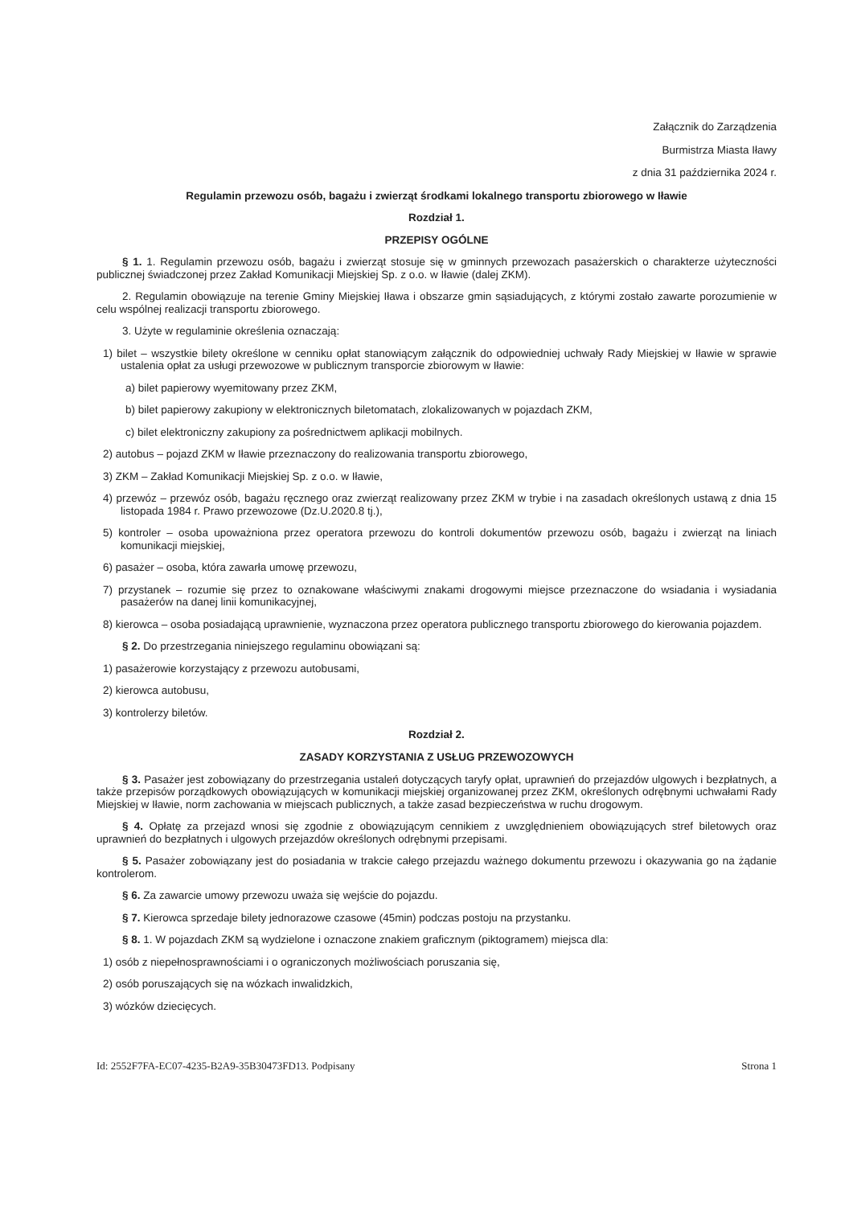Załącznik do Zarządzenia
Burmistrza Miasta Iławy
z dnia 31 października 2024 r.
Regulamin przewozu osób, bagażu i zwierząt środkami lokalnego transportu zbiorowego w Iławie
Rozdział 1.
PRZEPISY OGÓLNE
§ 1. 1. Regulamin przewozu osób, bagażu i zwierząt stosuje się w gminnych przewozach pasażerskich o charakterze użyteczności publicznej świadczonej przez Zakład Komunikacji Miejskiej Sp. z o.o. w Iławie (dalej ZKM).
2. Regulamin obowiązuje na terenie Gminy Miejskiej Iława i obszarze gmin sąsiadujących, z którymi zostało zawarte porozumienie w celu wspólnej realizacji transportu zbiorowego.
3. Użyte w regulaminie określenia oznaczają:
1) bilet – wszystkie bilety określone w cenniku opłat stanowiącym załącznik do odpowiedniej uchwały Rady Miejskiej w Iławie w sprawie ustalenia opłat za usługi przewozowe w publicznym transporcie zbiorowym w Iławie:
a) bilet papierowy wyemitowany przez ZKM,
b) bilet papierowy zakupiony w elektronicznych biletomatach, zlokalizowanych w pojazdach ZKM,
c) bilet elektroniczny zakupiony za pośrednictwem aplikacji mobilnych.
2) autobus – pojazd ZKM w Iławie przeznaczony do realizowania transportu zbiorowego,
3) ZKM – Zakład Komunikacji Miejskiej Sp. z o.o. w Iławie,
4) przewóz – przewóz osób, bagażu ręcznego oraz zwierząt realizowany przez ZKM w trybie i na zasadach określonych ustawą z dnia 15 listopada 1984 r. Prawo przewozowe (Dz.U.2020.8 tj.),
5) kontroler – osoba upoważniona przez operatora przewozu do kontroli dokumentów przewozu osób, bagażu i zwierząt na liniach komunikacji miejskiej,
6) pasażer – osoba, która zawarła umowę przewozu,
7) przystanek – rozumie się przez to oznakowane właściwymi znakami drogowymi miejsce przeznaczone do wsiadania i wysiadania pasażerów na danej linii komunikacyjnej,
8) kierowca – osoba posiadającą uprawnienie, wyznaczona przez operatora publicznego transportu zbiorowego do kierowania pojazdem.
§ 2. Do przestrzegania niniejszego regulaminu obowiązani są:
1) pasażerowie korzystający z przewozu autobusami,
2) kierowca autobusu,
3) kontrolerzy biletów.
Rozdział 2.
ZASADY KORZYSTANIA Z USŁUG PRZEWOZOWYCH
§ 3. Pasażer jest zobowiązany do przestrzegania ustaleń dotyczących taryfy opłat, uprawnień do przejazdów ulgowych i bezpłatnych, a także przepisów porządkowych obowiązujących w komunikacji miejskiej organizowanej przez ZKM, określonych odrębnymi uchwałami Rady Miejskiej w Iławie, norm zachowania w miejscach publicznych, a także zasad bezpieczeństwa w ruchu drogowym.
§ 4. Opłatę za przejazd wnosi się zgodnie z obowiązującym cennikiem z uwzględnieniem obowiązujących stref biletowych oraz uprawnień do bezpłatnych i ulgowych przejazdów określonych odrębnymi przepisami.
§ 5. Pasażer zobowiązany jest do posiadania w trakcie całego przejazdu ważnego dokumentu przewozu i okazywania go na żądanie kontrolerom.
§ 6. Za zawarcie umowy przewozu uważa się wejście do pojazdu.
§ 7. Kierowca sprzedaje bilety jednorazowe czasowe (45min) podczas postoju na przystanku.
§ 8. 1. W pojazdach ZKM są wydzielone i oznaczone znakiem graficznym (piktogramem) miejsca dla:
1) osób z niepełnosprawnościami i o ograniczonych możliwościach poruszania się,
2) osób poruszających się na wózkach inwalidzkich,
3) wózków dziecięcych.
Id: 2552F7FA-EC07-4235-B2A9-35B30473FD13. Podpisany Strona 1